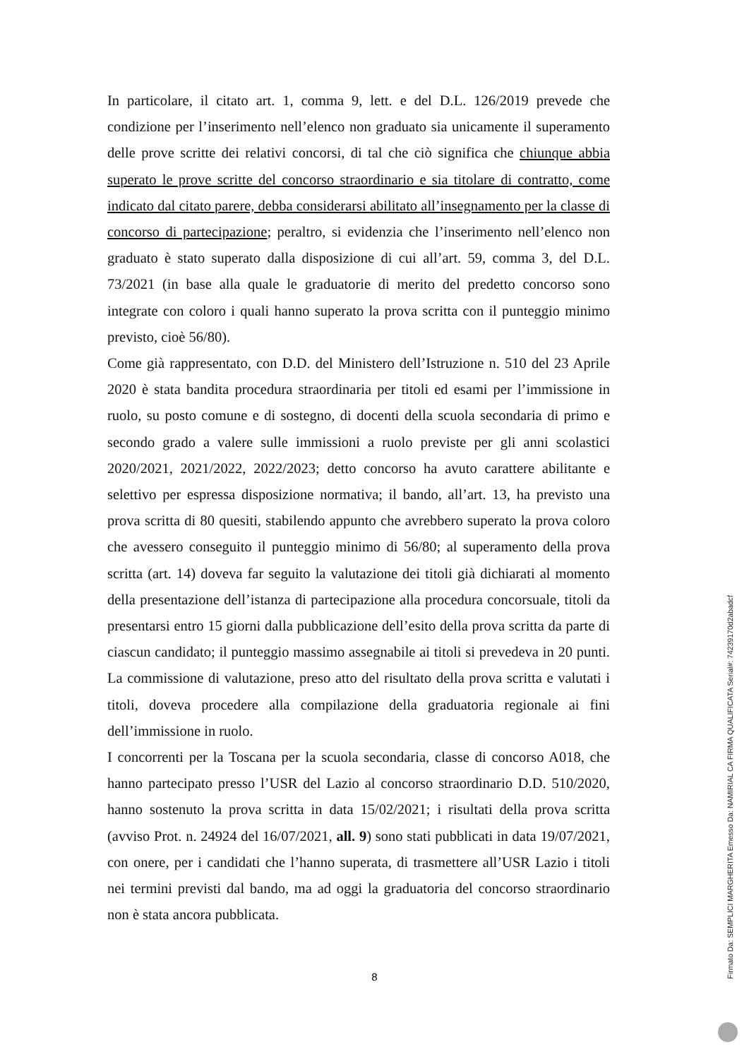In particolare, il citato art. 1, comma 9, lett. e del D.L. 126/2019 prevede che condizione per l’inserimento nell’elenco non graduato sia unicamente il superamento delle prove scritte dei relativi concorsi, di tal che ciò significa che chiunque abbia superato le prove scritte del concorso straordinario e sia titolare di contratto, come indicato dal citato parere, debba considerarsi abilitato all’insegnamento per la classe di concorso di partecipazione; peraltro, si evidenzia che l’inserimento nell’elenco non graduato è stato superato dalla disposizione di cui all’art. 59, comma 3, del D.L. 73/2021 (in base alla quale le graduatorie di merito del predetto concorso sono integrate con coloro i quali hanno superato la prova scritta con il punteggio minimo previsto, cioè 56/80).
Come già rappresentato, con D.D. del Ministero dell’Istruzione n. 510 del 23 Aprile 2020 è stata bandita procedura straordinaria per titoli ed esami per l’immissione in ruolo, su posto comune e di sostegno, di docenti della scuola secondaria di primo e secondo grado a valere sulle immissioni a ruolo previste per gli anni scolastici 2020/2021, 2021/2022, 2022/2023; detto concorso ha avuto carattere abilitante e selettivo per espressa disposizione normativa; il bando, all’art. 13, ha previsto una prova scritta di 80 quesiti, stabilendo appunto che avrebbero superato la prova coloro che avessero conseguito il punteggio minimo di 56/80; al superamento della prova scritta (art. 14) doveva far seguito la valutazione dei titoli già dichiarati al momento della presentazione dell’istanza di partecipazione alla procedura concorsuale, titoli da presentarsi entro 15 giorni dalla pubblicazione dell’esito della prova scritta da parte di ciascun candidato; il punteggio massimo assegnabile ai titoli si prevedeva in 20 punti. La commissione di valutazione, preso atto del risultato della prova scritta e valutati i titoli, doveva procedere alla compilazione della graduatoria regionale ai fini dell’immissione in ruolo.
I concorrenti per la Toscana per la scuola secondaria, classe di concorso A018, che hanno partecipato presso l’USR del Lazio al concorso straordinario D.D. 510/2020, hanno sostenuto la prova scritta in data 15/02/2021; i risultati della prova scritta (avviso Prot. n. 24924 del 16/07/2021, all. 9) sono stati pubblicati in data 19/07/2021, con onere, per i candidati che l’hanno superata, di trasmettere all’USR Lazio i titoli nei termini previsti dal bando, ma ad oggi la graduatoria del concorso straordinario non è stata ancora pubblicata.
8
Firmato Da: SEMPLICI MARGHERITA Emesso Da: NAMIRIAL CA FIRMA QUALIFICATA Serial#: 74239170d2abadcf